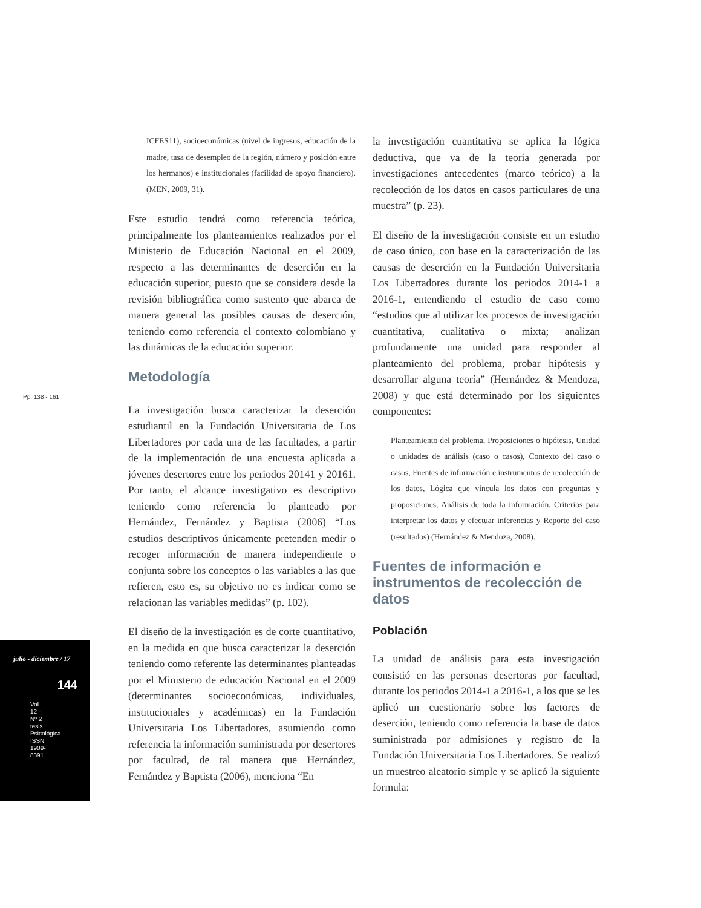Pp. 138 - 161
julio - diciembre / 17
144
Vol. 12 - Nº 2 tesis Psicológica ISSN 1909-8391
ICFES11), socioeconómicas (nivel de ingresos, educación de la madre, tasa de desempleo de la región, número y posición entre los hermanos) e institucionales (facilidad de apoyo financiero). (MEN, 2009, 31).
Este estudio tendrá como referencia teórica, principalmente los planteamientos realizados por el Ministerio de Educación Nacional en el 2009, respecto a las determinantes de deserción en la educación superior, puesto que se considera desde la revisión bibliográfica como sustento que abarca de manera general las posibles causas de deserción, teniendo como referencia el contexto colombiano y las dinámicas de la educación superior.
Metodología
La investigación busca caracterizar la deserción estudiantil en la Fundación Universitaria de Los Libertadores por cada una de las facultades, a partir de la implementación de una encuesta aplicada a jóvenes desertores entre los periodos 20141 y 20161. Por tanto, el alcance investigativo es descriptivo teniendo como referencia lo planteado por Hernández, Fernández y Baptista (2006) “Los estudios descriptivos únicamente pretenden medir o recoger información de manera independiente o conjunta sobre los conceptos o las variables a las que refieren, esto es, su objetivo no es indicar como se relacionan las variables medidas” (p. 102).
El diseño de la investigación es de corte cuantitativo, en la medida en que busca caracterizar la deserción teniendo como referente las determinantes planteadas por el Ministerio de educación Nacional en el 2009 (determinantes socioeconómicas, individuales, institucionales y académicas) en la Fundación Universitaria Los Libertadores, asumiendo como referencia la información suministrada por desertores por facultad, de tal manera que Hernández, Fernández y Baptista (2006), menciona “En
la investigación cuantitativa se aplica la lógica deductiva, que va de la teoría generada por investigaciones antecedentes (marco teórico) a la recolección de los datos en casos particulares de una muestra” (p. 23).
El diseño de la investigación consiste en un estudio de caso único, con base en la caracterización de las causas de deserción en la Fundación Universitaria Los Libertadores durante los periodos 2014-1 a 2016-1, entendiendo el estudio de caso como “estudios que al utilizar los procesos de investigación cuantitativa, cualitativa o mixta; analizan profundamente una unidad para responder al planteamiento del problema, probar hipótesis y desarrollar alguna teoría” (Hernández & Mendoza, 2008) y que está determinado por los siguientes componentes:
Planteamiento del problema, Proposiciones o hipótesis, Unidad o unidades de análisis (caso o casos), Contexto del caso o casos, Fuentes de información e instrumentos de recolección de los datos, Lógica que vincula los datos con preguntas y proposiciones, Análisis de toda la información, Criterios para interpretar los datos y efectuar inferencias y Reporte del caso (resultados) (Hernández & Mendoza, 2008).
Fuentes de información e instrumentos de recolección de datos
Población
La unidad de análisis para esta investigación consistió en las personas desertoras por facultad, durante los periodos 2014-1 a 2016-1, a los que se les aplicó un cuestionario sobre los factores de deserción, teniendo como referencia la base de datos suministrada por admisiones y registro de la Fundación Universitaria Los Libertadores. Se realizó un muestreo aleatorio simple y se aplicó la siguiente formula: